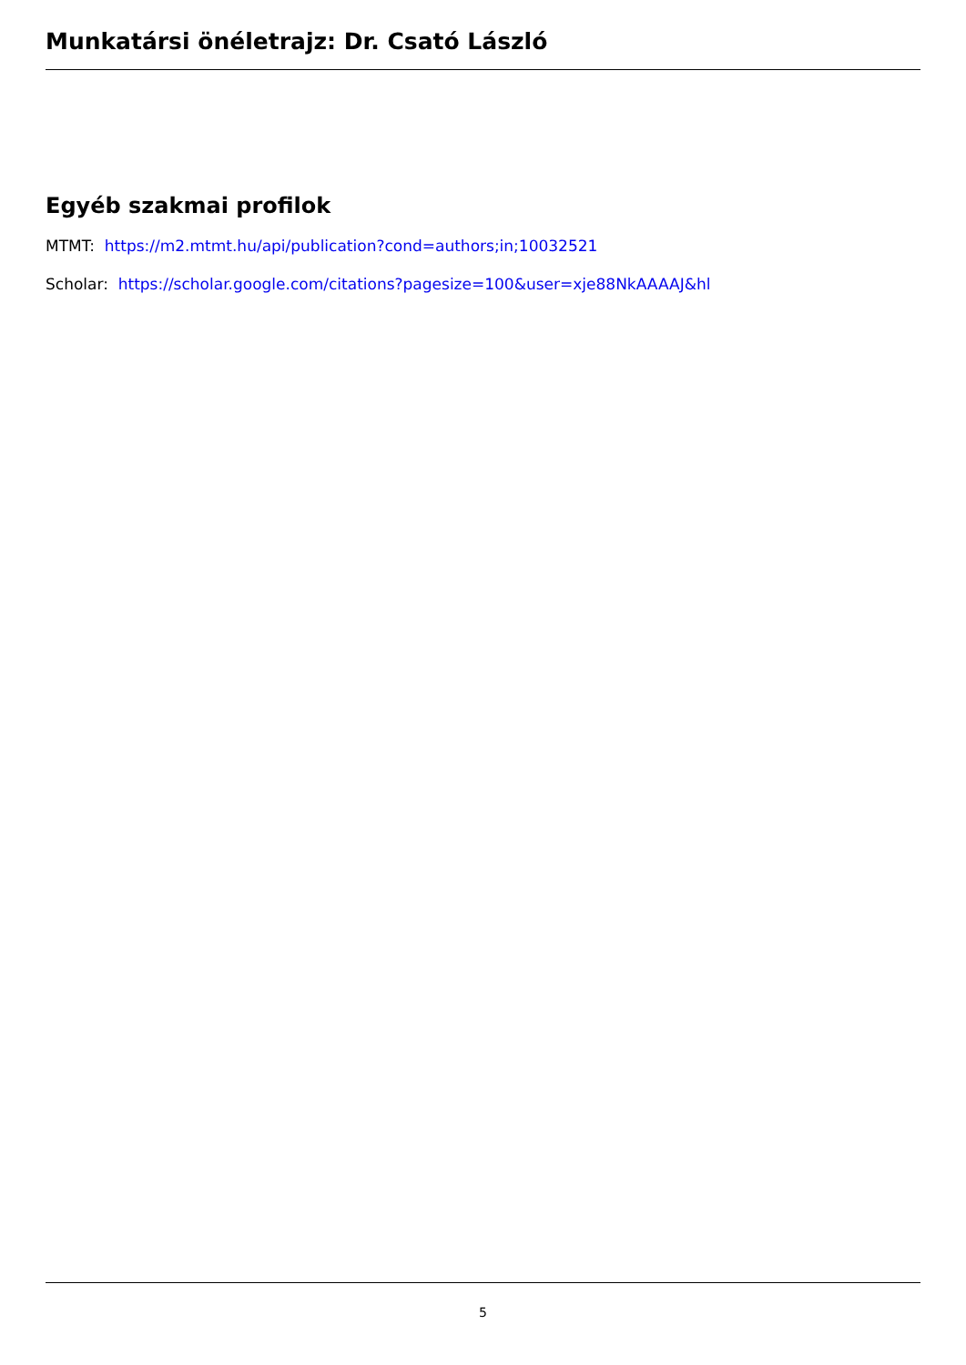Munkatársi önéletrajz: Dr. Csató László
Egyéb szakmai profilok
MTMT: https://m2.mtmt.hu/api/publication?cond=authors;in;10032521
Scholar: https://scholar.google.com/citations?pagesize=100&user=xje88NkAAAAJ&hl
5